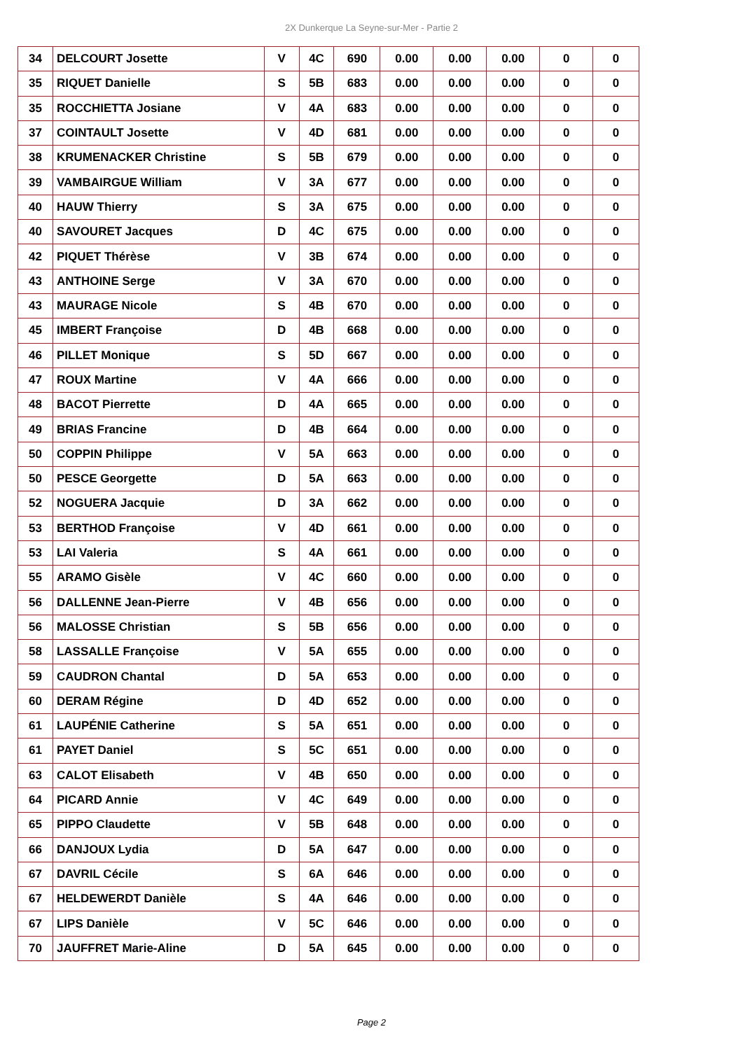2X Dunkerque La Seyne-sur-Mer - Partie 2
| 34 | DELCOURT Josette | V | 4C | 690 | 0.00 | 0.00 | 0.00 | 0 | 0 |
| 35 | RIQUET Danielle | S | 5B | 683 | 0.00 | 0.00 | 0.00 | 0 | 0 |
| 35 | ROCCHIETTA Josiane | V | 4A | 683 | 0.00 | 0.00 | 0.00 | 0 | 0 |
| 37 | COINTAULT Josette | V | 4D | 681 | 0.00 | 0.00 | 0.00 | 0 | 0 |
| 38 | KRUMENACKER Christine | S | 5B | 679 | 0.00 | 0.00 | 0.00 | 0 | 0 |
| 39 | VAMBAIRGUE William | V | 3A | 677 | 0.00 | 0.00 | 0.00 | 0 | 0 |
| 40 | HAUW Thierry | S | 3A | 675 | 0.00 | 0.00 | 0.00 | 0 | 0 |
| 40 | SAVOURET Jacques | D | 4C | 675 | 0.00 | 0.00 | 0.00 | 0 | 0 |
| 42 | PIQUET Thérèse | V | 3B | 674 | 0.00 | 0.00 | 0.00 | 0 | 0 |
| 43 | ANTHOINE Serge | V | 3A | 670 | 0.00 | 0.00 | 0.00 | 0 | 0 |
| 43 | MAURAGE Nicole | S | 4B | 670 | 0.00 | 0.00 | 0.00 | 0 | 0 |
| 45 | IMBERT Françoise | D | 4B | 668 | 0.00 | 0.00 | 0.00 | 0 | 0 |
| 46 | PILLET Monique | S | 5D | 667 | 0.00 | 0.00 | 0.00 | 0 | 0 |
| 47 | ROUX Martine | V | 4A | 666 | 0.00 | 0.00 | 0.00 | 0 | 0 |
| 48 | BACOT Pierrette | D | 4A | 665 | 0.00 | 0.00 | 0.00 | 0 | 0 |
| 49 | BRIAS Francine | D | 4B | 664 | 0.00 | 0.00 | 0.00 | 0 | 0 |
| 50 | COPPIN Philippe | V | 5A | 663 | 0.00 | 0.00 | 0.00 | 0 | 0 |
| 50 | PESCE Georgette | D | 5A | 663 | 0.00 | 0.00 | 0.00 | 0 | 0 |
| 52 | NOGUERA Jacquie | D | 3A | 662 | 0.00 | 0.00 | 0.00 | 0 | 0 |
| 53 | BERTHOD Françoise | V | 4D | 661 | 0.00 | 0.00 | 0.00 | 0 | 0 |
| 53 | LAI Valeria | S | 4A | 661 | 0.00 | 0.00 | 0.00 | 0 | 0 |
| 55 | ARAMO Gisèle | V | 4C | 660 | 0.00 | 0.00 | 0.00 | 0 | 0 |
| 56 | DALLENNE Jean-Pierre | V | 4B | 656 | 0.00 | 0.00 | 0.00 | 0 | 0 |
| 56 | MALOSSE Christian | S | 5B | 656 | 0.00 | 0.00 | 0.00 | 0 | 0 |
| 58 | LASSALLE Françoise | V | 5A | 655 | 0.00 | 0.00 | 0.00 | 0 | 0 |
| 59 | CAUDRON Chantal | D | 5A | 653 | 0.00 | 0.00 | 0.00 | 0 | 0 |
| 60 | DERAM Régine | D | 4D | 652 | 0.00 | 0.00 | 0.00 | 0 | 0 |
| 61 | LAUPÉNIE Catherine | S | 5A | 651 | 0.00 | 0.00 | 0.00 | 0 | 0 |
| 61 | PAYET Daniel | S | 5C | 651 | 0.00 | 0.00 | 0.00 | 0 | 0 |
| 63 | CALOT Elisabeth | V | 4B | 650 | 0.00 | 0.00 | 0.00 | 0 | 0 |
| 64 | PICARD Annie | V | 4C | 649 | 0.00 | 0.00 | 0.00 | 0 | 0 |
| 65 | PIPPO Claudette | V | 5B | 648 | 0.00 | 0.00 | 0.00 | 0 | 0 |
| 66 | DANJOUX Lydia | D | 5A | 647 | 0.00 | 0.00 | 0.00 | 0 | 0 |
| 67 | DAVRIL Cécile | S | 6A | 646 | 0.00 | 0.00 | 0.00 | 0 | 0 |
| 67 | HELDEWERDT Danièle | S | 4A | 646 | 0.00 | 0.00 | 0.00 | 0 | 0 |
| 67 | LIPS Danièle | V | 5C | 646 | 0.00 | 0.00 | 0.00 | 0 | 0 |
| 70 | JAUFFRET Marie-Aline | D | 5A | 645 | 0.00 | 0.00 | 0.00 | 0 | 0 |
Page 2